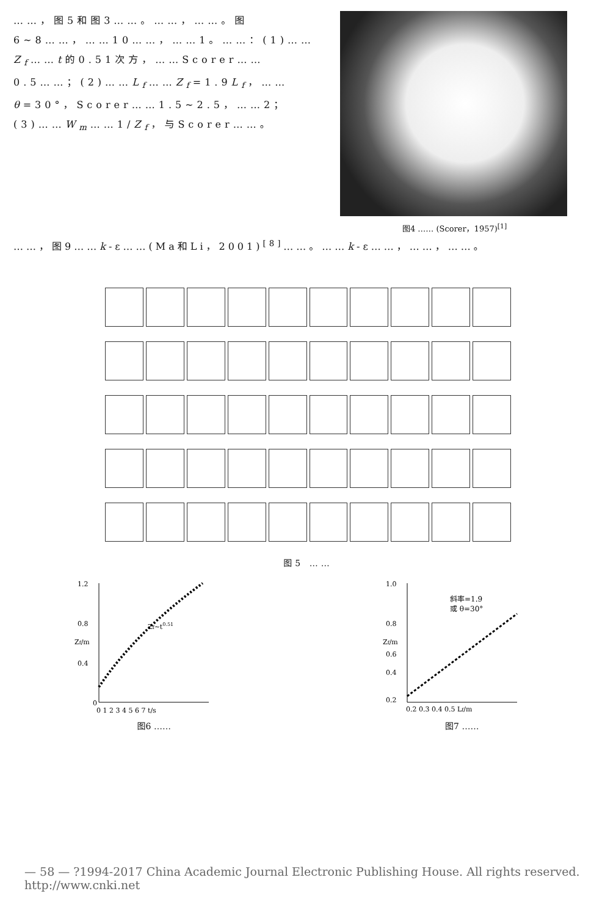……，图5和图3……。……，……。图6~8……，……10……，……1。……：(1)……Z<sub>f</sub>……t的0.51次方，……Scorer……0.5……；(2)……L<sub>f</sub>……Z<sub>f</sub>=1.9L<sub>f</sub>，……θ=30°，Scorer……1.5~2.5，……2；(3)……W<sub>m</sub>……1/Z<sub>f</sub>，与Scorer……。
图4 …… (Scorer，1957)<sup>[1]</sup>
……，图9……k-ε……(Ma和Li，2001)<sup>[8]</sup>……。……k-ε……，……，……。
图5 ……
1.2
0.8
0.4
0
0 1 2 3 4 5 6 7 t/s
Zf~t0.51
Zf/m
图6 ……
1.0
0.8
0.6
0.4
0.2
0.2 0.3 0.4 0.5 Lf/m
斜率=1.9
或 θ=30°
Zf/m
图7 ……
— 58 — ?1994-2017 China Academic Journal Electronic Publishing House. All rights reserved. http://www.cnki.net